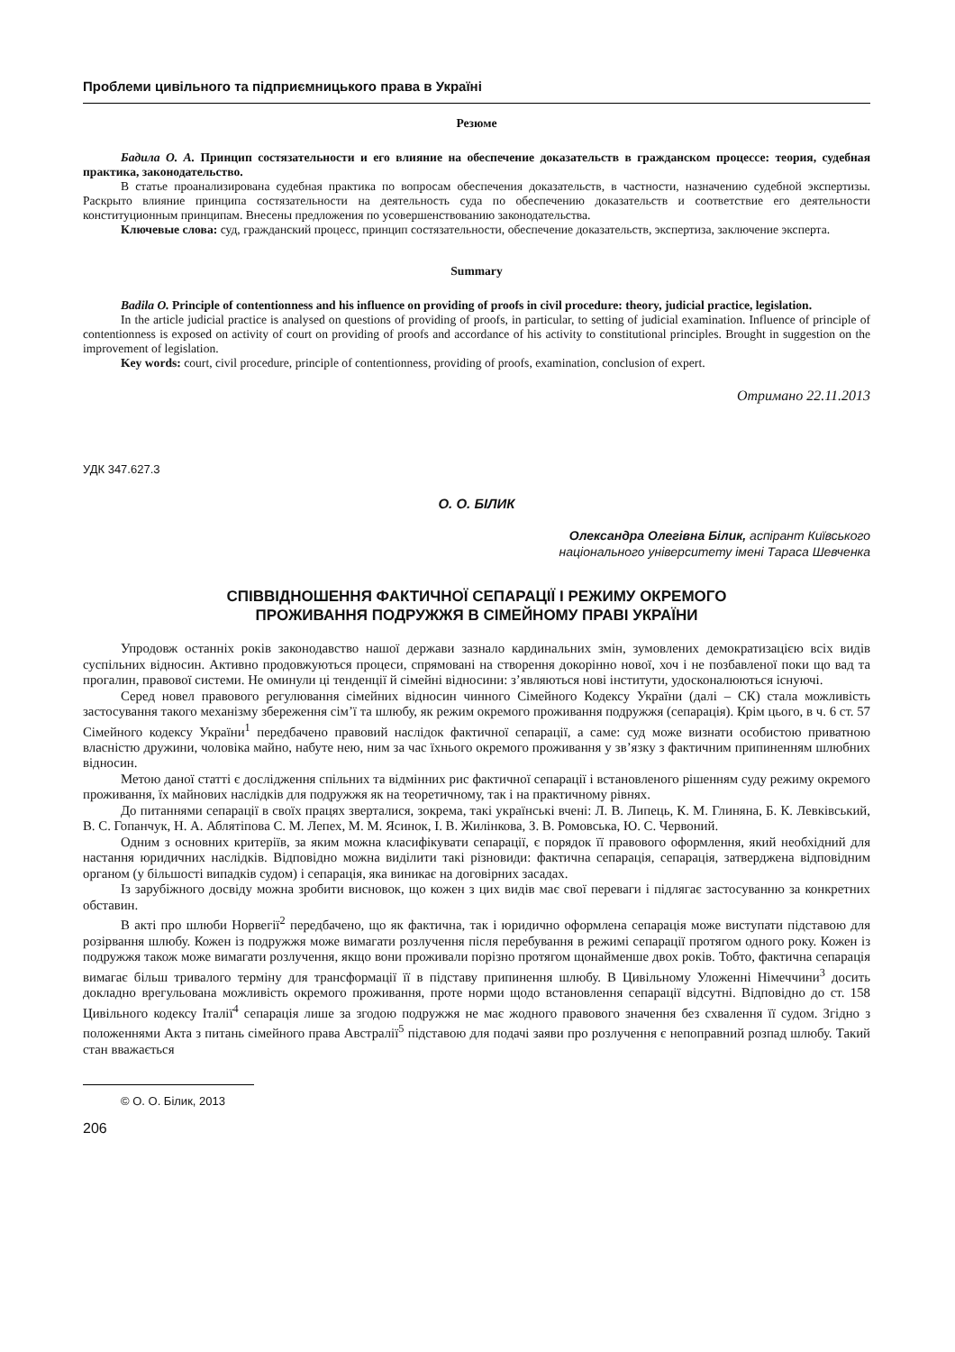Проблеми цивільного та підприємницького права в Україні
Резюме
Бадила О. А. Принцип состязательности и его влияние на обеспечение доказательств в гражданском процессе: теория, судебная практика, законодательство.
В статье проанализирована судебная практика по вопросам обеспечения доказательств, в частности, назначению судебной экспертизы. Раскрыто влияние принципа состязательности на деятельность суда по обеспечению доказательств и соответствие его деятельности конституционным принципам. Внесены предложения по усовершенствованию законодательства.
Ключевые слова: суд, гражданский процесс, принцип состязательности, обеспечение доказательств, экспертиза, заключение эксперта.
Summary
Badila O. Principle of contentionness and his influence on providing of proofs in civil procedure: theory, judicial practice, legislation.
In the article judicial practice is analysed on questions of providing of proofs, in particular, to setting of judicial examination. Influence of principle of contentionness is exposed on activity of court on providing of proofs and accordance of his activity to constitutional principles. Brought in suggestion on the improvement of legislation.
Key words: court, civil procedure, principle of contentionness, providing of proofs, examination, conclusion of expert.
Отримано 22.11.2013
УДК 347.627.3
О. О. БІЛИК
Олександра Олегівна Білик, аспірант Київського
національного університету імені Тараса Шевченка
СПІВВІДНОШЕННЯ ФАКТИЧНОЇ СЕПАРАЦІЇ І РЕЖИМУ ОКРЕМОГО
ПРОЖИВАННЯ ПОДРУЖЖЯ В СІМЕЙНОМУ ПРАВІ УКРАЇНИ
Упродовж останніх років законодавство нашої держави зазнало кардинальних змін, зумовлених демократизацією всіх видів суспільних відносин. Активно продовжуються процеси, спрямовані на створення докорінно нової, хоч і не позбавленої поки що вад та прогалин, правової системи. Не оминули ці тенденції й сімейні відносини: з’являються нові інститути, удосконалюються існуючі.
Серед новел правового регулювання сімейних відносин чинного Сімейного Кодексу України (далі – СК) стала можливість застосування такого механізму збереження сім’ї та шлюбу, як режим окремого проживання подружжя (сепарація). Крім цього, в ч. 6 ст. 57 Сімейного кодексу України<sup>1</sup> передбачено правовий наслідок фактичної сепарації, а саме: суд може визнати особистою приватною власністю дружини, чоловіка майно, набуте нею, ним за час їхнього окремого проживання у зв’язку з фактичним припиненням шлюбних відносин.
Метою даної статті є дослідження спільних та відмінних рис фактичної сепарації і встановленого рішенням суду режиму окремого проживання, їх майнових наслідків для подружжя як на теоретичному, так і на практичному рівнях.
До питаннями сепарації в своїх працях зверталися, зокрема, такі українські вчені: Л. В. Липець, К. М. Глиняна, Б. К. Левківський, В. С. Гопанчук, Н. А. Аблятіпова С. М. Лепех, М. М. Ясинок, І. В. Жилінкова, З. В. Ромовська, Ю. С. Червоний.
Одним з основних критеріїв, за яким можна класифікувати сепарації, є порядок її правового оформлення, який необхідний для настання юридичних наслідків. Відповідно можна виділити такі різновиди: фактична сепарація, сепарація, затверджена відповідним органом (у більшості випадків судом) і сепарація, яка виникає на договірних засадах.
Із зарубіжного досвіду можна зробити висновок, що кожен з цих видів має свої переваги і підлягає застосуванню за конкретних обставин.
В акті про шлюби Норвегії<sup>2</sup> передбачено, що як фактична, так і юридично оформлена сепарація може виступати підставою для розірвання шлюбу. Кожен із подружжя може вимагати розлучення після перебування в режимі сепарації протягом одного року. Кожен із подружжя також може вимагати розлучення, якщо вони проживали порізно протягом щонайменше двох років. Тобто, фактична сепарація вимагає більш тривалого терміну для трансформації її в підставу припинення шлюбу. В Цивільному Уложенні Німеччини<sup>3</sup> досить докладно врегульована можливість окремого проживання, проте норми щодо встановлення сепарації відсутні. Відповідно до ст. 158 Цивільного кодексу Італії<sup>4</sup> сепарація лише за згодою подружжя не має жодного правового значення без схвалення її судом. Згідно з положеннями Акта з питань сімейного права Австралії<sup>5</sup> підставою для подачі заяви про розлучення є непоправний розпад шлюбу. Такий стан вважається
© О. О. Білик, 2013
206